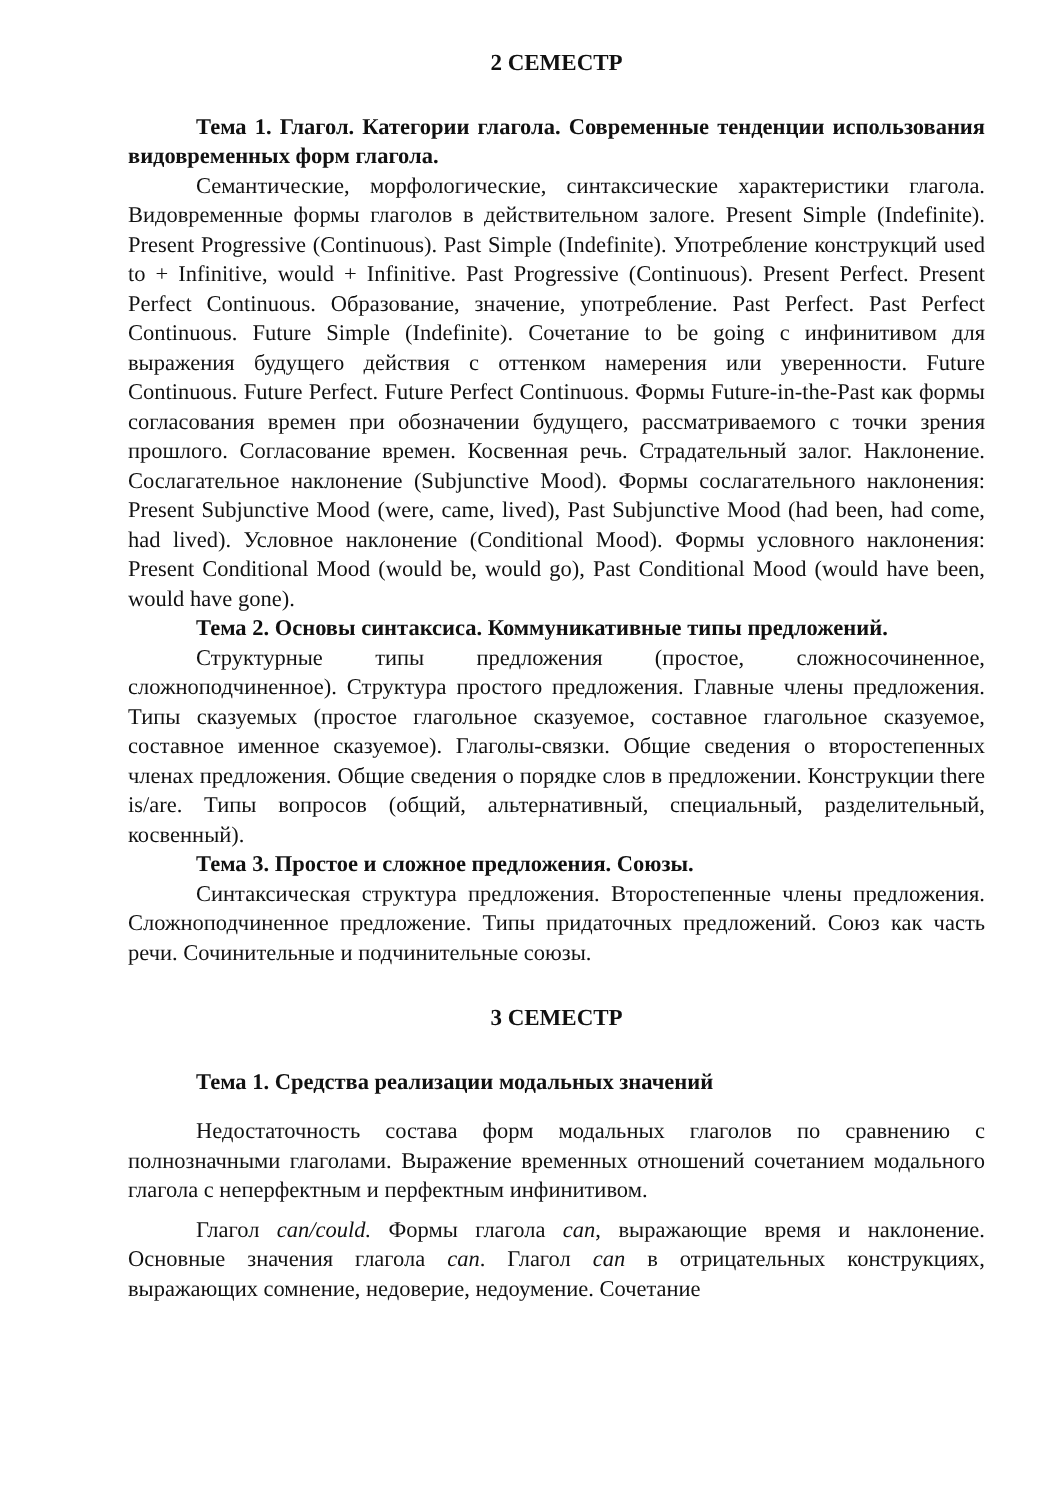2 СЕМЕСТР
Тема 1. Глагол. Категории глагола. Современные тенденции использования видовременных форм глагола.
Семантические, морфологические, синтаксические характеристики глагола. Видовременные формы глаголов в действительном залоге. Present Simple (Indefinite). Present Progressive (Continuous). Past Simple (Indefinite). Употребление конструкций used to + Infinitive, would + Infinitive. Past Progressive (Continuous). Present Perfect. Present Perfect Continuous. Образование, значение, употребление. Past Perfect. Past Perfect Continuous. Future Simple (Indefinite). Сочетание to be going с инфинитивом для выражения будущего действия с оттенком намерения или уверенности. Future Continuous. Future Perfect. Future Perfect Continuous. Формы Future-in-the-Past как формы согласования времен при обозначении будущего, рассматриваемого с точки зрения прошлого. Согласование времен. Косвенная речь. Страдательный залог. Наклонение. Сослагательное наклонение (Subjunctive Mood). Формы сослагательного наклонения: Present Subjunctive Mood (were, came, lived), Past Subjunctive Mood (had been, had come, had lived). Условное наклонение (Conditional Mood). Формы условного наклонения: Present Conditional Mood (would be, would go), Past Conditional Mood (would have been, would have gone).
Тема 2. Основы синтаксиса. Коммуникативные типы предложений.
Структурные типы предложения (простое, сложносочиненное, сложноподчиненное). Структура простого предложения. Главные члены предложения. Типы сказуемых (простое глагольное сказуемое, составное глагольное сказуемое, составное именное сказуемое). Глаголы-связки. Общие сведения о второстепенных членах предложения. Общие сведения о порядке слов в предложении. Конструкции there is/are. Типы вопросов (общий, альтернативный, специальный, разделительный, косвенный).
Тема 3. Простое и сложное предложения. Союзы.
Синтаксическая структура предложения. Второстепенные члены предложения. Сложноподчиненное предложение. Типы придаточных предложений. Союз как часть речи. Сочинительные и подчинительные союзы.
3 СЕМЕСТР
Тема 1. Средства реализации модальных значений
Недостаточность состава форм модальных глаголов по сравнению с полнозначными глаголами. Выражение временных отношений сочетанием модального глагола с неперфектным и перфектным инфинитивом.
Глагол can/could. Формы глагола can, выражающие время и наклонение. Основные значения глагола can. Глагол can в отрицательных конструкциях, выражающих сомнение, недоверие, недоумение. Сочетание